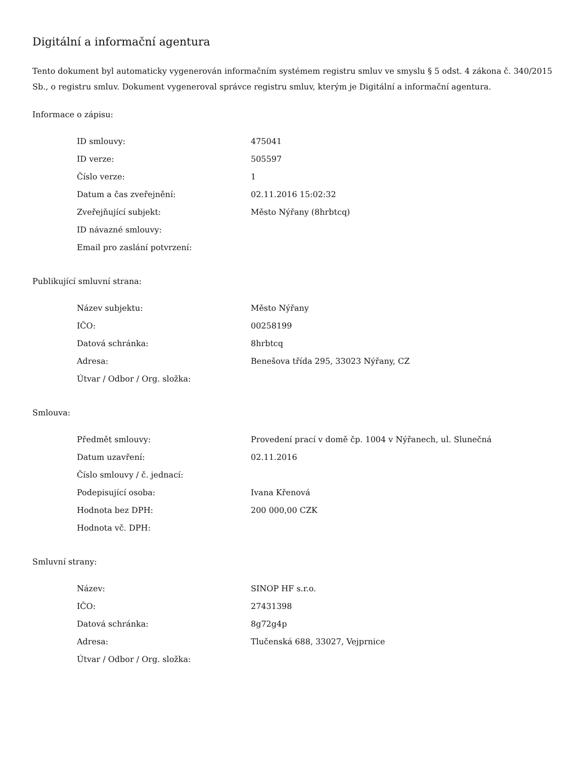Digitální a informační agentura
Tento dokument byl automaticky vygenerován informačním systémem registru smluv ve smyslu § 5 odst. 4 zákona č. 340/2015 Sb., o registru smluv. Dokument vygeneroval správce registru smluv, kterým je Digitální a informační agentura.
Informace o zápisu:
| ID smlouvy: | 475041 |
| ID verze: | 505597 |
| Číslo verze: | 1 |
| Datum a čas zveřejnění: | 02.11.2016 15:02:32 |
| Zveřejňující subjekt: | Město Nýřany (8hrbtcq) |
| ID návazné smlouvy: | |
| Email pro zaslání potvrzení: | |
Publikující smluvní strana:
| Název subjektu: | Město Nýřany |
| IČO: | 00258199 |
| Datová schránka: | 8hrbtcq |
| Adresa: | Benešova třída 295, 33023 Nýřany, CZ |
| Útvar / Odbor / Org. složka: | |
Smlouva:
| Předmět smlouvy: | Provedení prací v domě čp. 1004 v Nýřanech, ul. Slunečná |
| Datum uzavření: | 02.11.2016 |
| Číslo smlouvy / č. jednací: | |
| Podepisující osoba: | Ivana Křenová |
| Hodnota bez DPH: | 200 000,00 CZK |
| Hodnota vč. DPH: | |
Smluvní strany:
| Název: | SINOP HF s.r.o. |
| IČO: | 27431398 |
| Datová schránka: | 8g72g4p |
| Adresa: | Tlučenská 688, 33027, Vejprnice |
| Útvar / Odbor / Org. složka: | |